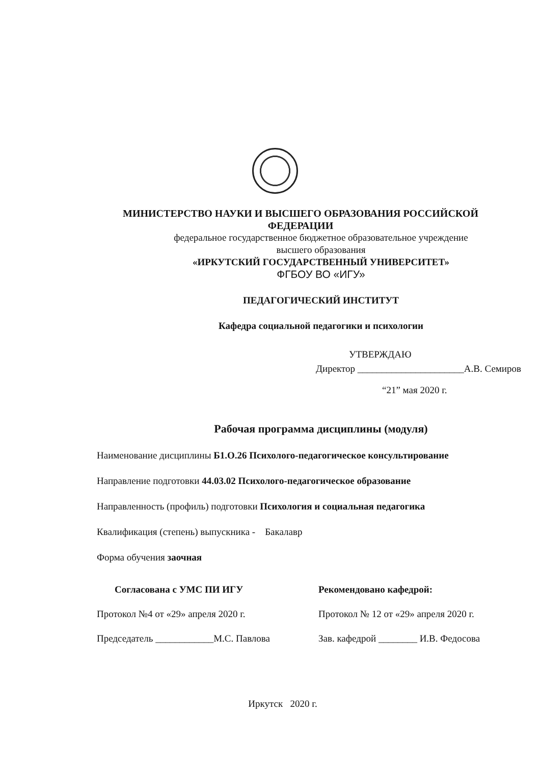МИНИСТЕРСТВО НАУКИ И ВЫСШЕГО ОБРАЗОВАНИЯ РОССИЙСКОЙ ФЕДЕРАЦИИ
федеральное государственное бюджетное образовательное учреждение
высшего образования
«ИРКУТСКИЙ ГОСУДАРСТВЕННЫЙ УНИВЕРСИТЕТ»
ФГБОУ ВО «ИГУ»
ПЕДАГОГИЧЕСКИЙ ИНСТИТУТ
Кафедра социальной педагогики и психологии
УТВЕРЖДАЮ
Директор ______________________А.В. Семиров
“21” мая 2020 г.
Рабочая программа дисциплины (модуля)
Наименование дисциплины Б1.О.26 Психолого-педагогическое консультирование
Направление подготовки 44.03.02 Психолого-педагогическое образование
Направленность (профиль) подготовки Психология и социальная педагогика
Квалификация (степень) выпускника - Бакалавр
Форма обучения заочная
Согласована с УМС ПИ ИГУ
Протокол №4 от «29» апреля 2020 г.
Председатель ____________М.С. Павлова
Рекомендовано кафедрой:
Протокол № 12 от «29» апреля 2020 г.
Зав. кафедрой ________ И.В. Федосова
Иркутск 2020 г.